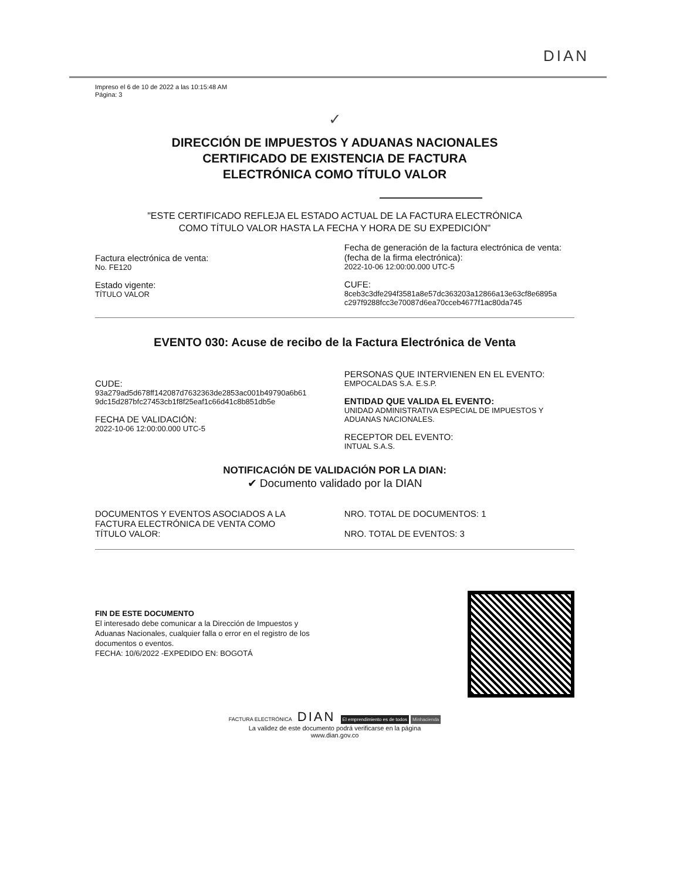DIAN
Impreso el 6 de 10 de 2022 a las 10:15:48 AM
Página: 3
✓
DIRECCIÓN DE IMPUESTOS Y ADUANAS NACIONALES
CERTIFICADO DE EXISTENCIA DE FACTURA
ELECTRÓNICA COMO TÍTULO VALOR
"ESTE CERTIFICADO REFLEJA EL ESTADO ACTUAL DE LA FACTURA ELECTRÓNICA
COMO TÍTULO VALOR HASTA LA FECHA Y HORA DE SU EXPEDICIÓN"
Factura electrónica de venta:
No. FE120
Estado vigente:
TÍTULO VALOR
Fecha de generación de la factura electrónica de venta:
(fecha de la firma electrónica):
2022-10-06 12:00:00.000 UTC-5
CUFE:
8ceb3c3dfe294f3581a8e57dc363203a12866a13e63cf8e6895a
c297f9288fcc3e70087d6ea70cceb4677f1ac80da745
EVENTO 030: Acuse de recibo de la Factura Electrónica de Venta
CUDE:
93a279ad5d678ff142087d7632363de2853ac001b49790a6b61
9dc15d287bfc27453cb1f8f25eaf1c66d41c8b851db5e
FECHA DE VALIDACIÓN:
2022-10-06 12:00:00.000 UTC-5
PERSONAS QUE INTERVIENEN EN EL EVENTO:
EMPOCALDAS S.A. E.S.P.
ENTIDAD QUE VALIDA EL EVENTO:
UNIDAD ADMINISTRATIVA ESPECIAL DE IMPUESTOS Y
ADUANAS NACIONALES.
RECEPTOR DEL EVENTO:
INTUAL S.A.S.
NOTIFICACIÓN DE VALIDACIÓN POR LA DIAN:
✔ Documento validado por la DIAN
DOCUMENTOS Y EVENTOS ASOCIADOS A LA
FACTURA ELECTRÓNICA DE VENTA COMO
TÍTULO VALOR:
NRO. TOTAL DE DOCUMENTOS: 1
NRO. TOTAL DE EVENTOS: 3
FIN DE ESTE DOCUMENTO
El interesado debe comunicar a la Dirección de Impuestos y
Aduanas Nacionales, cualquier falla o error en el registro de los
documentos o eventos.
FECHA: 10/6/2022 -EXPEDIDO EN: BOGOTÁ
FACTURA ELECTRÓNICA DIAN El emprendimiento es de todos Minhacienda
La validez de este documento podrá verificarse en la página
www.dian.gov.co